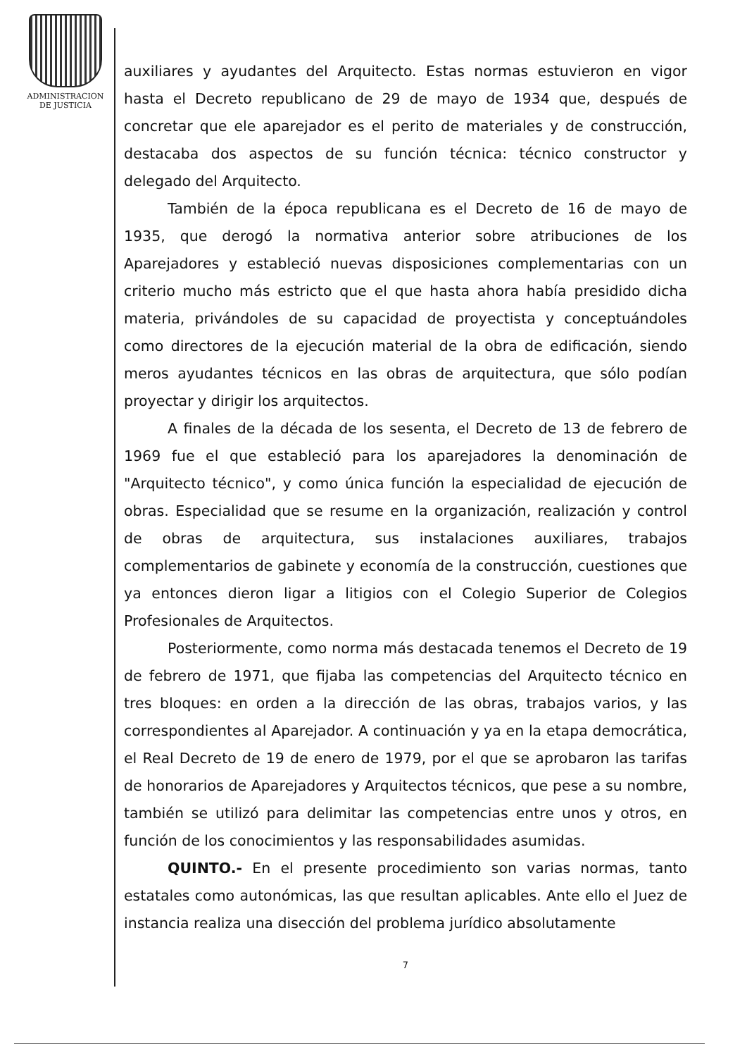ADMINISTRACION
DE JUSTICIA
auxiliares y ayudantes del Arquitecto. Estas normas estuvieron en vigor hasta el Decreto republicano de 29 de mayo de 1934 que, después de concretar que ele aparejador es el perito de materiales y de construcción, destacaba dos aspectos de su función técnica: técnico constructor y delegado del Arquitecto.
También de la época republicana es el Decreto de 16 de mayo de 1935, que derogó la normativa anterior sobre atribuciones de los Aparejadores y estableció nuevas disposiciones complementarias con un criterio mucho más estricto que el que hasta ahora había presidido dicha materia, privándoles de su capacidad de proyectista y conceptuándoles como directores de la ejecución material de la obra de edificación, siendo meros ayudantes técnicos en las obras de arquitectura, que sólo podían proyectar y dirigir los arquitectos.
A finales de la década de los sesenta, el Decreto de 13 de febrero de 1969 fue el que estableció para los aparejadores la denominación de "Arquitecto técnico", y como única función la especialidad de ejecución de obras. Especialidad que se resume en la organización, realización y control de obras de arquitectura, sus instalaciones auxiliares, trabajos complementarios de gabinete y economía de la construcción, cuestiones que ya entonces dieron ligar a litigios con el Colegio Superior de Colegios Profesionales de Arquitectos.
Posteriormente, como norma más destacada tenemos el Decreto de 19 de febrero de 1971, que fijaba las competencias del Arquitecto técnico en tres bloques: en orden a la dirección de las obras, trabajos varios, y las correspondientes al Aparejador. A continuación y ya en la etapa democrática, el Real Decreto de 19 de enero de 1979, por el que se aprobaron las tarifas de honorarios de Aparejadores y Arquitectos técnicos, que pese a su nombre, también se utilizó para delimitar las competencias entre unos y otros, en función de los conocimientos y las responsabilidades asumidas.
QUINTO.- En el presente procedimiento son varias normas, tanto estatales como autonómicas, las que resultan aplicables. Ante ello el Juez de instancia realiza una disección del problema jurídico absolutamente
7